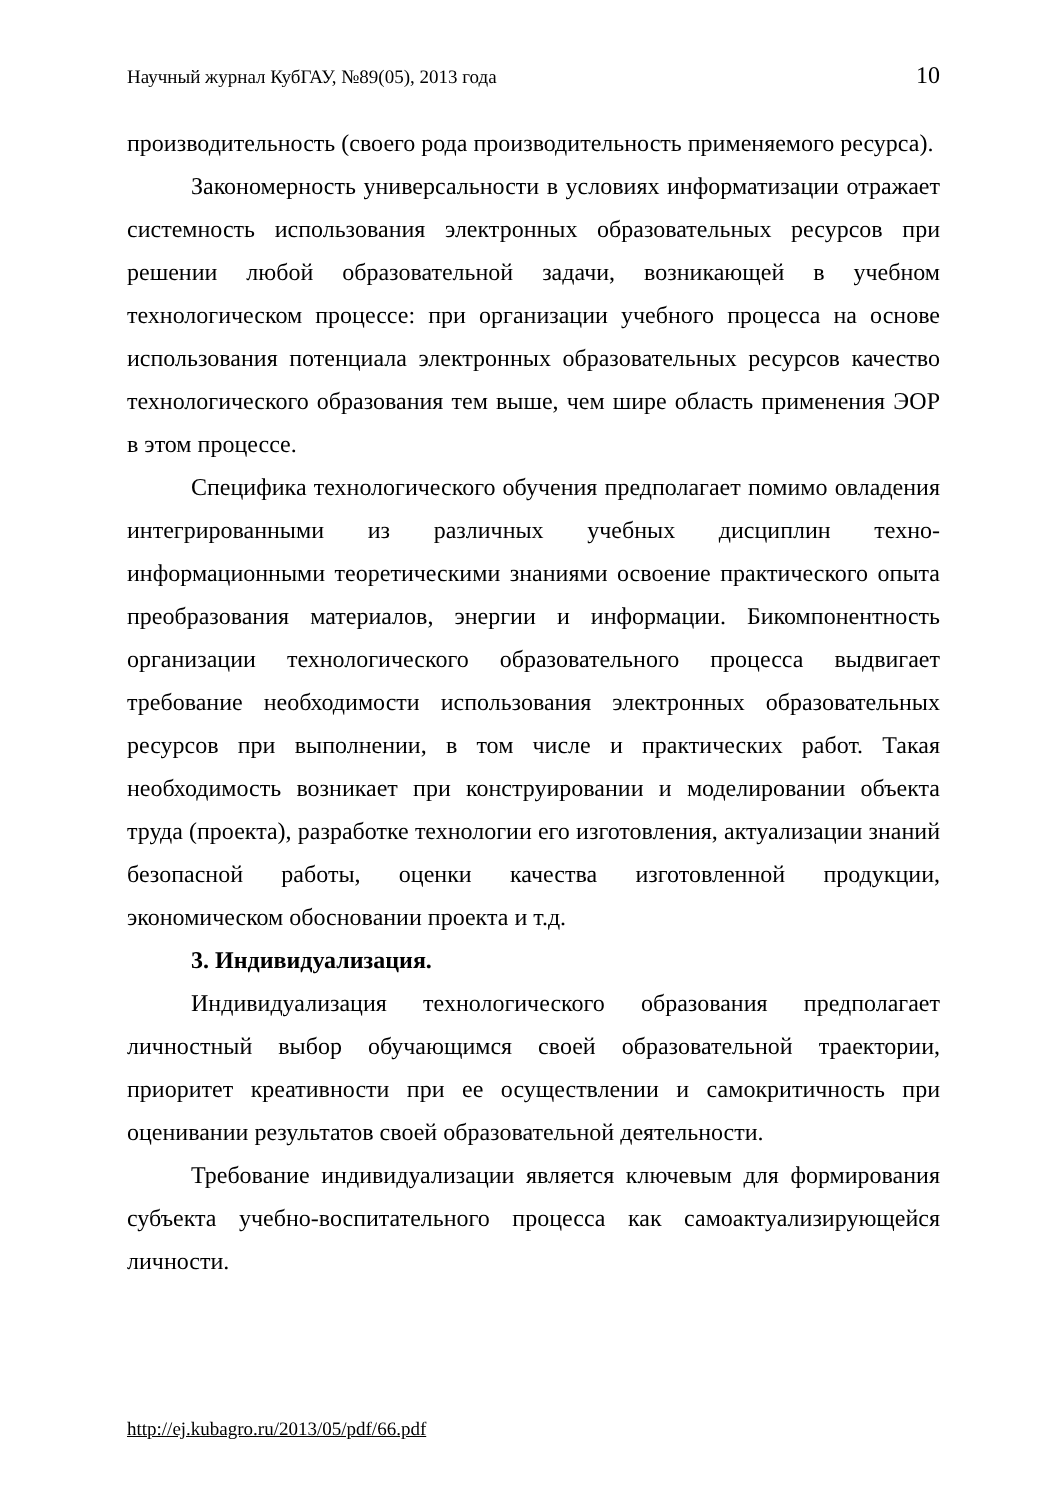Научный журнал КубГАУ, №89(05), 2013 года 10
производительность (своего рода производительность применяемого ресурса).
Закономерность универсальности в условиях информатизации отражает системность использования электронных образовательных ресурсов при решении любой образовательной задачи, возникающей в учебном технологическом процессе: при организации учебного процесса на основе использования потенциала электронных образовательных ресурсов качество технологического образования тем выше, чем шире область применения ЭОР в этом процессе.
Специфика технологического обучения предполагает помимо овладения интегрированными из различных учебных дисциплин техно-информационными теоретическими знаниями освоение практического опыта преобразования материалов, энергии и информации. Бикомпонентность организации технологического образовательного процесса выдвигает требование необходимости использования электронных образовательных ресурсов при выполнении, в том числе и практических работ. Такая необходимость возникает при конструировании и моделировании объекта труда (проекта), разработке технологии его изготовления, актуализации знаний безопасной работы, оценки качества изготовленной продукции, экономическом обосновании проекта и т.д.
3. Индивидуализация.
Индивидуализация технологического образования предполагает личностный выбор обучающимся своей образовательной траектории, приоритет креативности при ее осуществлении и самокритичность при оценивании результатов своей образовательной деятельности.
Требование индивидуализации является ключевым для формирования субъекта учебно-воспитательного процесса как самоактуализирующейся личности.
http://ej.kubagro.ru/2013/05/pdf/66.pdf